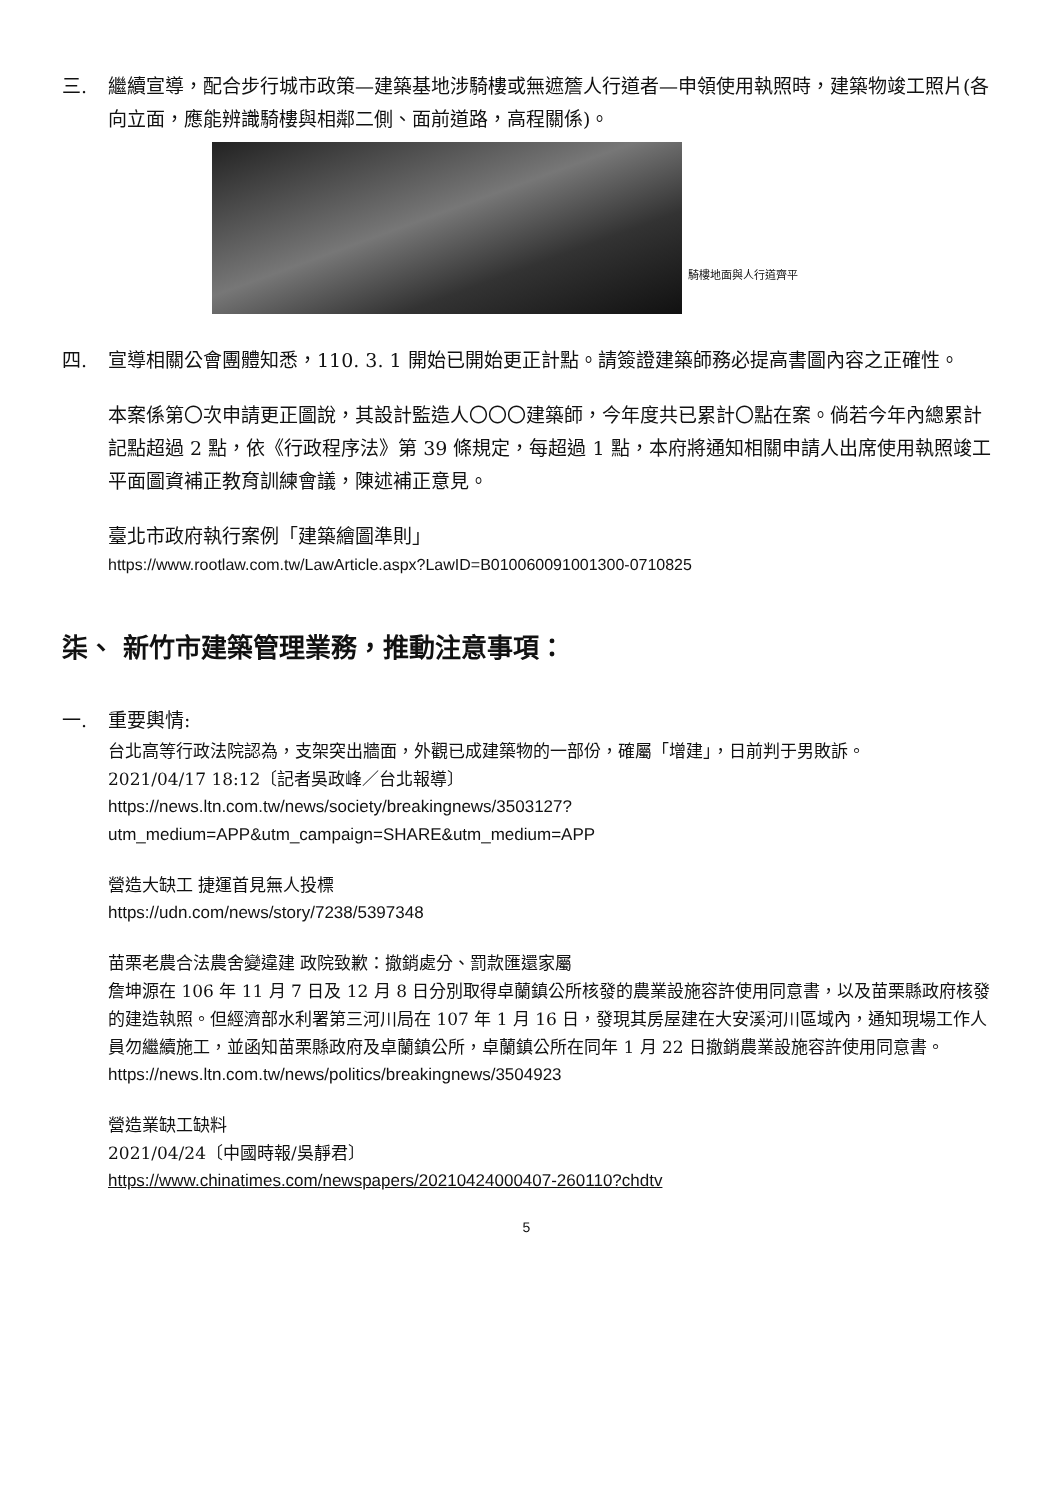三. 繼續宣導，配合步行城市政策—建築基地涉騎樓或無遮簷人行道者—申領使用執照時，建築物竣工照片(各向立面，應能辨識騎樓與相鄰二側、面前道路，高程關係)。
騎樓地面與人行道齊平
四. 宣導相關公會團體知悉，110. 3. 1 開始已開始更正計點。請簽證建築師務必提高書圖內容之正確性。
本案係第〇次申請更正圖說，其設計監造人〇〇〇建築師，今年度共已累計〇點在案。倘若今年內總累計記點超過 2 點，依《行政程序法》第 39 條規定，每超過 1 點，本府將通知相關申請人出席使用執照竣工平面圖資補正教育訓練會議，陳述補正意見。
臺北市政府執行案例「建築繪圖準則」
https://www.rootlaw.com.tw/LawArticle.aspx?LawID=B010060091001300-0710825
柒、 新竹市建築管理業務，推動注意事項：
一. 重要輿情:
台北高等行政法院認為，支架突出牆面，外觀已成建築物的一部份，確屬「增建」，日前判于男敗訴。
2021/04/17 18:12〔記者吳政峰／台北報導〕
https://news.ltn.com.tw/news/society/breakingnews/3503127?utm_medium=APP&utm_campaign=SHARE&utm_medium=APP
營造大缺工 捷運首見無人投標
https://udn.com/news/story/7238/5397348
苗栗老農合法農舍變違建 政院致歉：撤銷處分、罰款匯還家屬
詹坤源在 106 年 11 月 7 日及 12 月 8 日分別取得卓蘭鎮公所核發的農業設施容許使用同意書，以及苗栗縣政府核發的建造執照。但經濟部水利署第三河川局在 107 年 1 月 16 日，發現其房屋建在大安溪河川區域內，通知現場工作人員勿繼續施工，並函知苗栗縣政府及卓蘭鎮公所，卓蘭鎮公所在同年 1 月 22 日撤銷農業設施容許使用同意書。
https://news.ltn.com.tw/news/politics/breakingnews/3504923
營造業缺工缺料
2021/04/24〔中國時報/吳靜君〕
https://www.chinatimes.com/newspapers/20210424000407-260110?chdtv
5